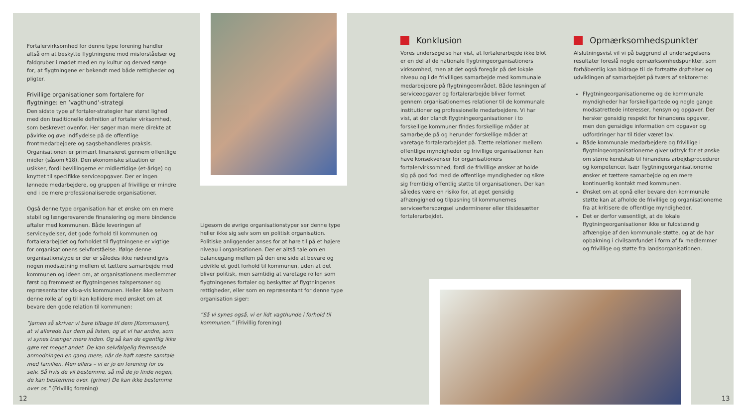Fortalervirksomhed for denne type forening handler altså om at beskytte flygtningene mod misforståelser og faldgruber i mødet med en ny kultur og derved sørge for, at flygtningene er bekendt med både rettigheder og pligter.
Frivillige organisationer som fortalere for flygtninge: en ’vagthund’-strategi
Den sidste type af fortaler-strategier har størst lighed med den traditionelle definition af fortaler virksomhed, som beskrevet ovenfor. Her søger man mere direkte at påvirke og øve indflydelse på de offentlige frontmedarbejdere og sagsbehandleres praksis. Organisationen er primært finansieret gennem offentlige midler (såsom §18). Den økonomiske situation er usikker, fordi bevillingerne er midlertidige (et-årige) og knyttet til specifikke serviceopgaver. Der er ingen lønnede medarbejdere, og gruppen af frivillige er mindre end i de mere professionaliserede organisationer.
Også denne type organisation har et ønske om en mere stabil og længerevarende finansiering og mere bindende aftaler med kommunen. Både leveringen af serviceydelser, det gode forhold til kommunen og fortalerarbejdet og forholdet til flygtningene er vigtige for organisationens selvforståelse. Ifølge denne organisationstype er der er således ikke nødvendigvis nogen modsætning mellem et tættere samarbejde med kommunen og ideen om, at organisationens medlemmer først og fremmest er flygtningenes talspersoner og repræsentanter vis-a-vis kommunen. Heller ikke selvom denne rolle af og til kan kollidere med ønsket om at bevare den gode relation til kommunen:
”Jamen så skriver vi bare tilbage til dem [Kommunen], at vi allerede har dem på listen, og at vi har andre, som vi synes trænger mere inden. Og så kan de egentlig ikke gøre ret meget andet. De kan selvfølgelig fremsende anmodningen en gang mere, når de haft næste samtale med familien. Men ellers – vi er jo en forening for os selv. Så hvis de vil bestemme, så må de jo finde nogen, de kan bestemme over. (griner) De kan ikke bestemme over os.” (Frivillig forening)
Ligesom de øvrige organisationstyper ser denne type heller ikke sig selv som en politisk organisation. Politiske anliggender anses for at høre til på et højere niveau i organisationen. Der er altså tale om en balancegang mellem på den ene side at bevare og udvikle et godt forhold til kommunen, uden at det bliver politisk, men samtidig at varetage rollen som flygtningenes fortaler og beskytter af flygtningenes rettigheder, eller som en repræsentant for denne type organisation siger:
”Så vi synes også, vi er lidt vagthunde i forhold til kommunen.” (Frivillig forening)
Konklusion
Vores undersøgelse har vist, at fortalerarbejde ikke blot er en del af de nationale flygtningeorganisationers virksomhed, men at det også foregår på det lokale niveau og i de frivilliges samarbejde med kommunale medarbejdere på flygtningeområdet. Både løsningen af serviceopgaver og fortalerarbejde bliver formet gennem organisationernes relationer til de kommunale institutioner og professionelle medarbejdere. Vi har vist, at der blandt flygtningeorganisationer i to forskellige kommuner findes forskellige måder at samarbejde på og herunder forskellige måder at varetage fortalerarbejdet på. Tætte relationer mellem offentlige myndigheder og frivillige organisationer kan have konsekvenser for organisationers fortalervirksomhed, fordi de frivillige ønsker at holde sig på god fod med de offentlige myndigheder og sikre sig fremtidig offentlig støtte til organisationen. Der kan således være en risiko for, at øget gensidig afhængighed og tilpasning til kommunernes serviceefterspørgsel underminerer eller tilsidesætter fortalerarbejdet.
Opmærksomhedspunkter
Afslutningsvist vil vi på baggrund af undersøgelsens resultater foreslå nogle opmærksomhedspunkter, som forhåbentlig kan bidrage til de fortsatte drøftelser og udviklingen af samarbejdet på tværs af sektorerne:
Flygtningeorganisationerne og de kommunale myndigheder har forskelligartede og nogle gange modsatrettede interesser, hensyn og opgaver. Der hersker gensidig respekt for hinandens opgaver, men den gensidige information om opgaver og udfordringer har til tider været lav.
Både kommunale medarbejdere og frivillige i flygtningeorganisationerne giver udtryk for et ønske om større kendskab til hinandens arbejdsprocedurer og kompetencer. Især flygtningeorganisationerne ønsker et tættere samarbejde og en mere kontinuerlig kontakt med kommunen.
Ønsket om at opnå eller bevare den kommunale støtte kan at afholde de frivillige og organisationerne fra at kritisere de offentlige myndigheder.
Det er derfor væsentligt, at de lokale flygtningeorganisationer ikke er fuldstændig afhængige af den kommunale støtte, og at de har opbakning i civilsamfundet i form af fx medlemmer og frivillige og støtte fra landsorganisationen.
12 13